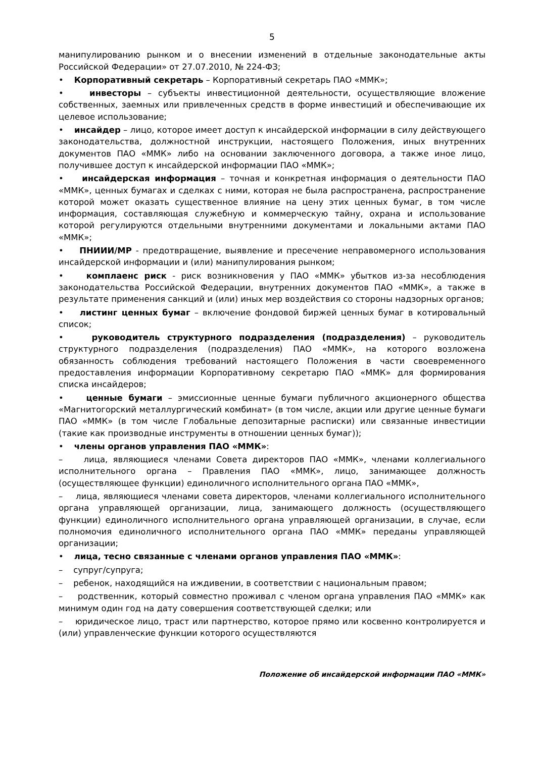5
манипулированию рынком и о внесении изменений в отдельные законодательные акты Российской Федерации» от 27.07.2010, № 224-ФЗ;
• Корпоративный секретарь – Корпоративный секретарь ПАО «ММК»;
• инвесторы – субъекты инвестиционной деятельности, осуществляющие вложение собственных, заемных или привлеченных средств в форме инвестиций и обеспечивающие их целевое использование;
• инсайдер – лицо, которое имеет доступ к инсайдерской информации в силу действующего законодательства, должностной инструкции, настоящего Положения, иных внутренних документов ПАО «ММК» либо на основании заключенного договора, а также иное лицо, получившее доступ к инсайдерской информации ПАО «ММК»;
• инсайдерская информация – точная и конкретная информация о деятельности ПАО «ММК», ценных бумагах и сделках с ними, которая не была распространена, распространение которой может оказать существенное влияние на цену этих ценных бумаг, в том числе информация, составляющая служебную и коммерческую тайну, охрана и использование которой регулируются отдельными внутренними документами и локальными актами ПАО «ММК»;
• ПНИИИ/МР - предотвращение, выявление и пресечение неправомерного использования инсайдерской информации и (или) манипулирования рынком;
• комплаенс риск - риск возникновения у ПАО «ММК» убытков из-за несоблюдения законодательства Российской Федерации, внутренних документов ПАО «ММК», а также в результате применения санкций и (или) иных мер воздействия со стороны надзорных органов;
• листинг ценных бумаг – включение фондовой биржей ценных бумаг в котировальный список;
• руководитель структурного подразделения (подразделения) – руководитель структурного подразделения (подразделения) ПАО «ММК», на которого возложена обязанность соблюдения требований настоящего Положения в части своевременного предоставления информации Корпоративному секретарю ПАО «ММК» для формирования списка инсайдеров;
• ценные бумаги – эмиссионные ценные бумаги публичного акционерного общества «Магнитогорский металлургический комбинат» (в том числе, акции или другие ценные бумаги ПАО «ММК» (в том числе Глобальные депозитарные расписки) или связанные инвестиции (такие как производные инструменты в отношении ценных бумаг));
• члены органов управления ПАО «ММК»:
– лица, являющиеся членами Совета директоров ПАО «ММК», членами коллегиального исполнительного органа – Правления ПАО «ММК», лицо, занимающее должность (осуществляющее функции) единоличного исполнительного органа ПАО «ММК»,
– лица, являющиеся членами совета директоров, членами коллегиального исполнительного органа управляющей организации, лица, занимающего должность (осуществляющего функции) единоличного исполнительного органа управляющей организации, в случае, если полномочия единоличного исполнительного органа ПАО «ММК» переданы управляющей организации;
• лица, тесно связанные с членами органов управления ПАО «ММК»:
– супруг/супруга;
– ребенок, находящийся на иждивении, в соответствии с национальным правом;
– родственник, который совместно проживал с членом органа управления ПАО «ММК» как минимум один год на дату совершения соответствующей сделки; или
– юридическое лицо, траст или партнерство, которое прямо или косвенно контролируется и (или) управленческие функции которого осуществляются
Положение об инсайдерской информации ПАО «ММК»